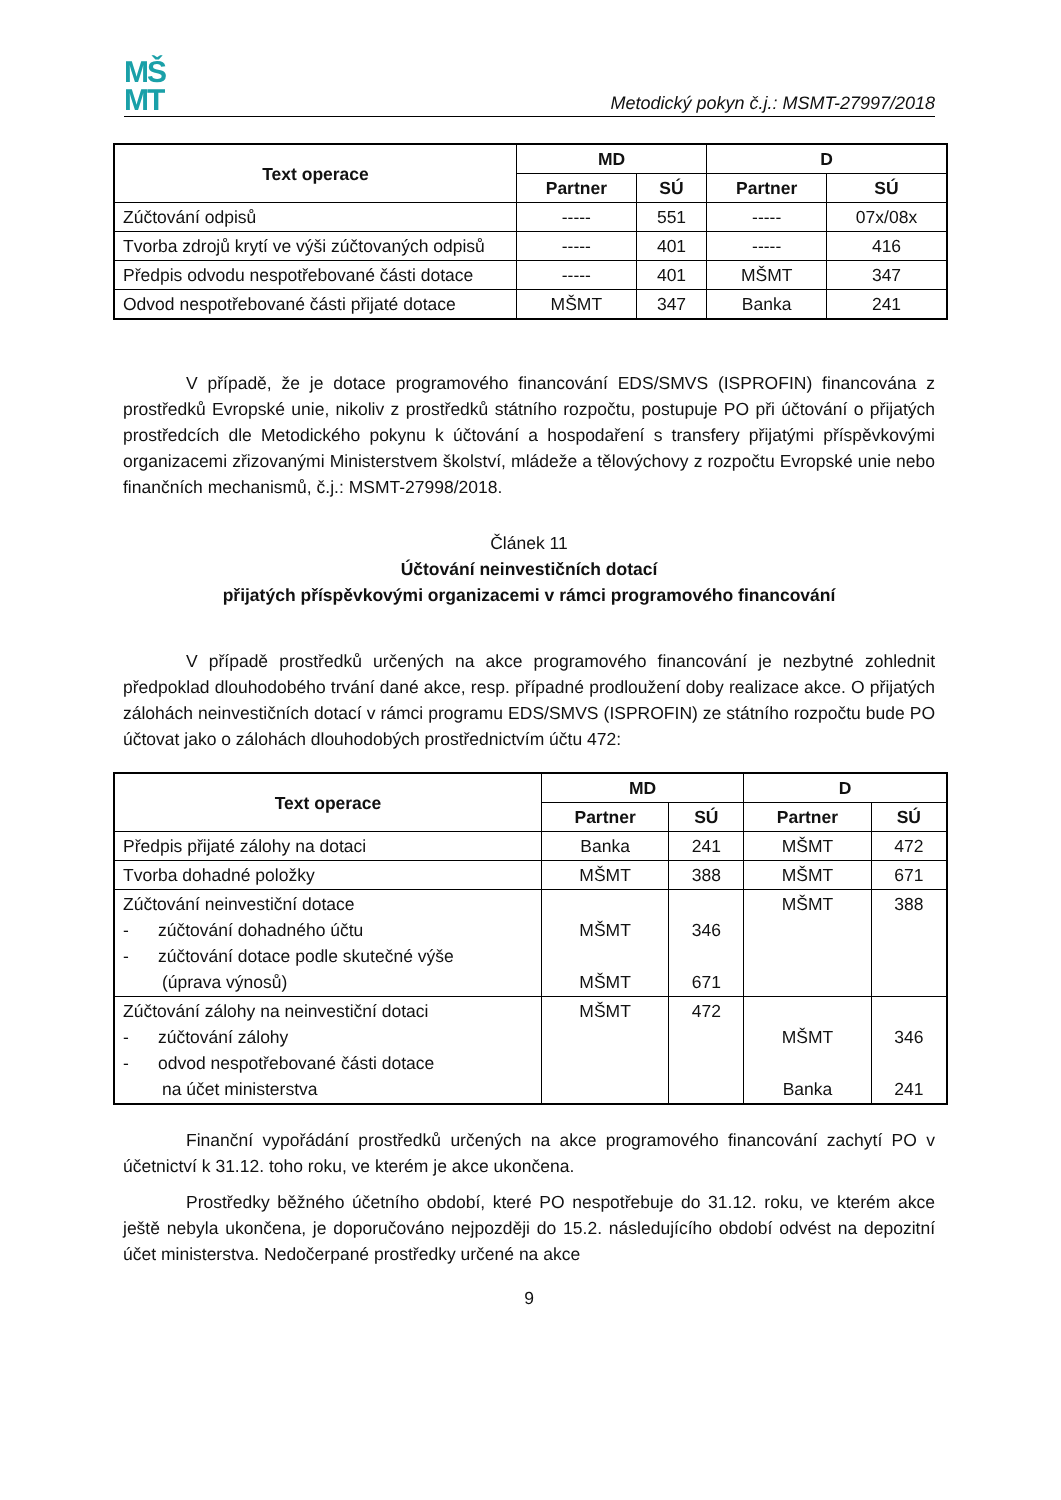MŠ
MT
Metodický pokyn č.j.: MSMT-27997/2018
| Text operace | MD | | D | |
| --- | --- | --- | --- | --- |
| | Partner | SÚ | Partner | SÚ |
| Zúčtování odpisů | ----- | 551 | ----- | 07x/08x |
| Tvorba zdrojů krytí ve výši zúčtovaných odpisů | ----- | 401 | ----- | 416 |
| Předpis odvodu nespotřebované části dotace | ----- | 401 | MŠMT | 347 |
| Odvod nespotřebované části přijaté dotace | MŠMT | 347 | Banka | 241 |
V případě, že je dotace programového financování EDS/SMVS (ISPROFIN) financována z prostředků Evropské unie, nikoliv z prostředků státního rozpočtu, postupuje PO při účtování o přijatých prostředcích dle Metodického pokynu k účtování a hospodaření s transfery přijatými příspěvkovými organizacemi zřizovanými Ministerstvem školství, mládeže a tělovýchovy z rozpočtu Evropské unie nebo finančních mechanismů, č.j.: MSMT-27998/2018.
Článek 11
Účtování neinvestičních dotací
přijatých příspěvkovými organizacemi v rámci programového financování
V případě prostředků určených na akce programového financování je nezbytné zohlednit předpoklad dlouhodobého trvání dané akce, resp. případné prodloužení doby realizace akce. O přijatých zálohách neinvestičních dotací v rámci programu EDS/SMVS (ISPROFIN) ze státního rozpočtu bude PO účtovat jako o zálohách dlouhodobých prostřednictvím účtu 472:
| Text operace | MD | | D | |
| --- | --- | --- | --- | --- |
| | Partner | SÚ | Partner | SÚ |
| Předpis přijaté zálohy na dotaci | Banka | 241 | MŠMT | 472 |
| Tvorba dohadné položky | MŠMT | 388 | MŠMT | 671 |
| Zúčtování neinvestiční dotace - zúčtování dohadného účtu - zúčtování dotace podle skutečné výše (úprava výnosů) | MŠMT MŠMT | 346 671 | MŠMT | 388 |
| Zúčtování zálohy na neinvestiční dotaci - zúčtování zálohy - odvod nespotřebované části dotace na účet ministerstva | MŠMT | 472 | MŠMT Banka | 346 241 |
Finanční vypořádání prostředků určených na akce programového financování zachytí PO v účetnictví k 31.12. toho roku, ve kterém je akce ukončena.
Prostředky běžného účetního období, které PO nespotřebuje do 31.12. roku, ve kterém akce ještě nebyla ukončena, je doporučováno nejpozději do 15.2. následujícího období odvést na depozitní účet ministerstva. Nedočerpané prostředky určené na akce
9